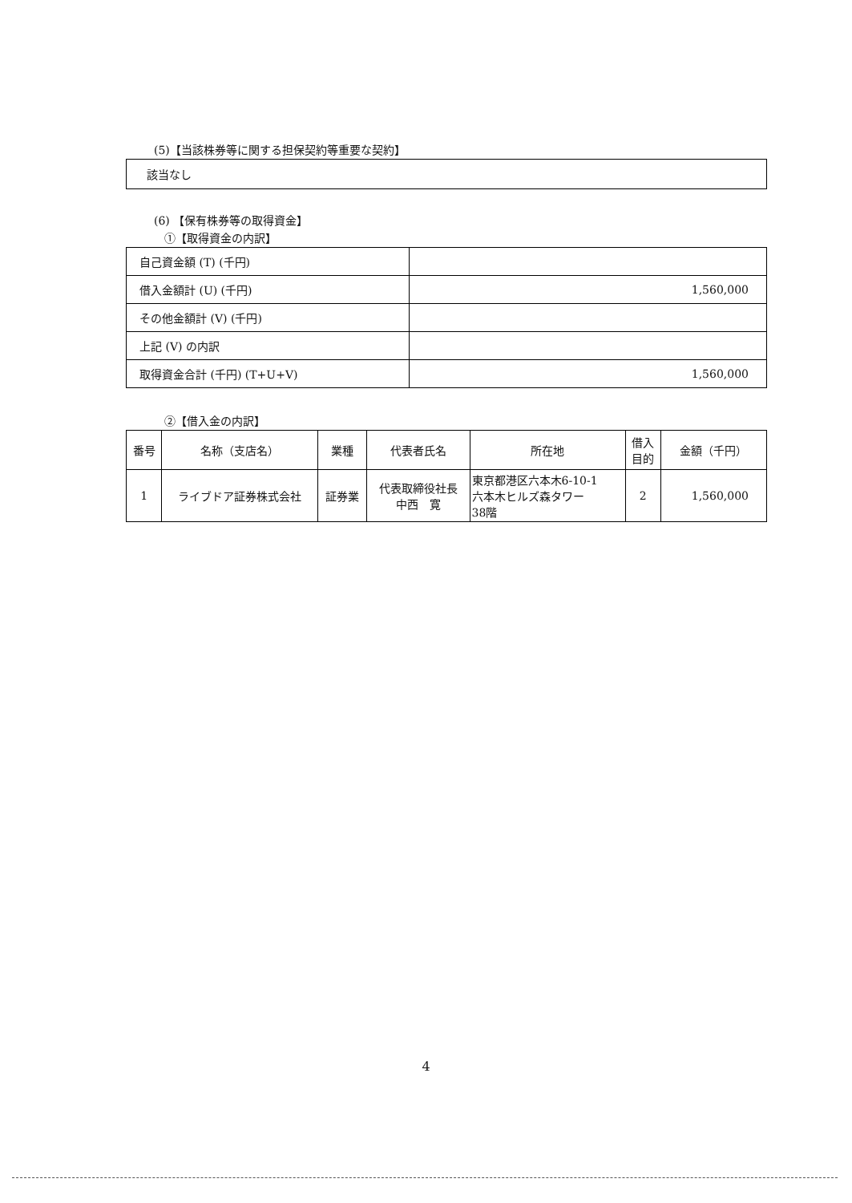(5)【当該株券等に関する担保契約等重要な契約】
該当なし
(6) 【保有株券等の取得資金】
①【取得資金の内訳】
| 自己資金額 (T) (千円) | |
| 借入金額計 (U) (千円) | 1,560,000 |
| その他金額計 (V) (千円) | |
| 上記 (V) の内訳 | |
| 取得資金合計 (千円) (T+U+V) | 1,560,000 |
②【借入金の内訳】
| 番号 | 名称（支店名） | 業種 | 代表者氏名 | 所在地 | 借入 目的 | 金額（千円） |
| --- | --- | --- | --- | --- | --- | --- |
| 1 | ライブドア証券株式会社 | 証券業 | 代表取締役社長 中西 寛 | 東京都港区六本木6-10-1 六本木ヒルズ森タワー 38階 | 2 | 1,560,000 |
4